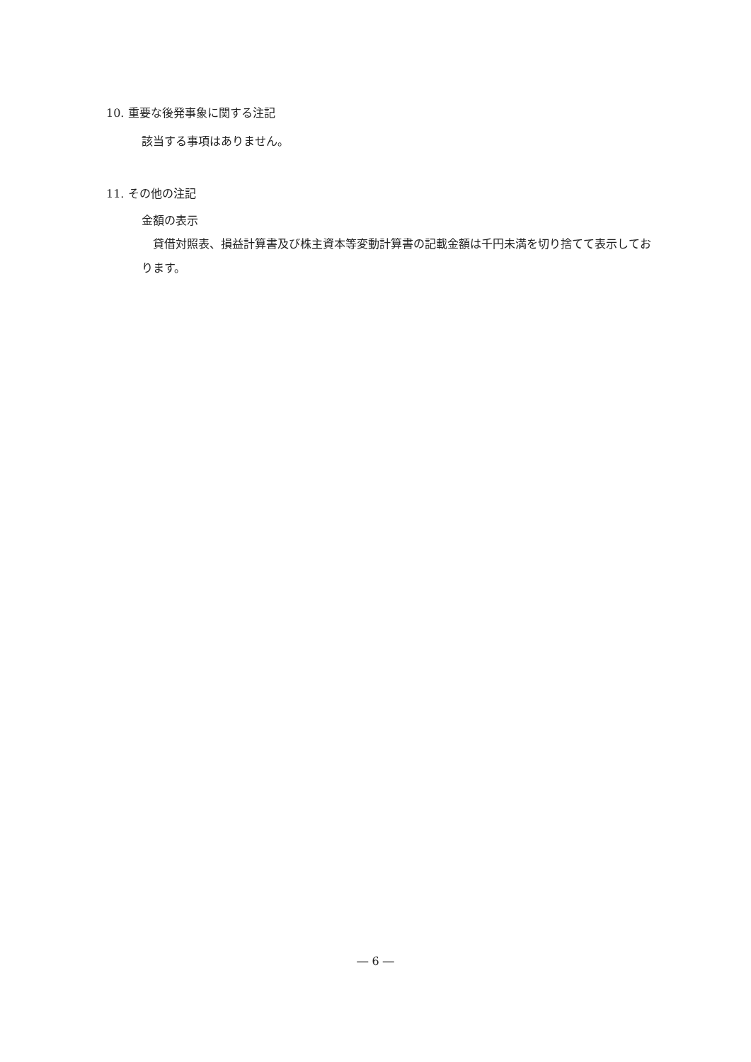10. 重要な後発事象に関する注記
該当する事項はありません。
11. その他の注記
金額の表示
　貸借対照表、損益計算書及び株主資本等変動計算書の記載金額は千円未満を切り捨てて表示しております。
― 6 ―